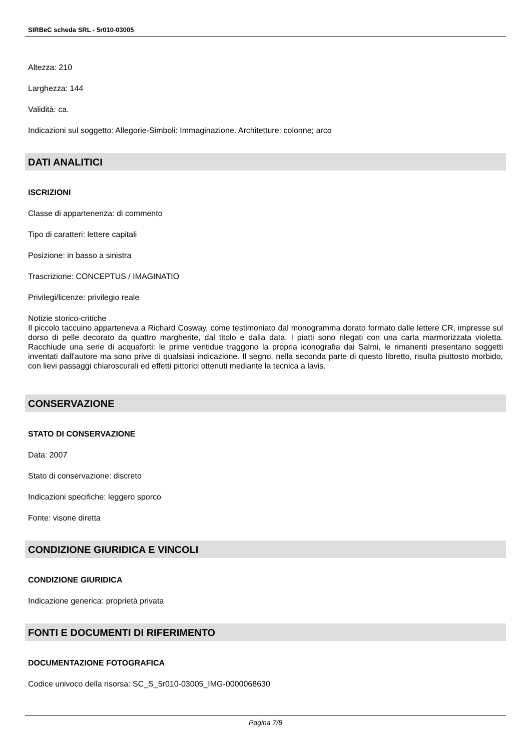SIRBeC scheda SRL - 5r010-03005
Altezza: 210
Larghezza: 144
Validità: ca.
Indicazioni sul soggetto: Allegorie-Simboli: Immaginazione. Architetture: colonne; arco
DATI ANALITICI
ISCRIZIONI
Classe di appartenenza: di commento
Tipo di caratteri: lettere capitali
Posizione: in basso a sinistra
Trascrizione: CONCEPTUS / IMAGINATIO
Privilegi/licenze: privilegio reale
Notizie storico-critiche
Il piccolo taccuino apparteneva a Richard Cosway, come testimoniato dal monogramma dorato formato dalle lettere CR, impresse sul dorso di pelle decorato da quattro margherite, dal titolo e dalla data. I piatti sono rilegati con una carta marmorizzata violetta. Racchiude una serie di acquaforti: le prime ventidue traggono la propria iconografia dai Salmi, le rimanenti presentano soggetti inventati dall'autore ma sono prive di qualsiasi indicazione. Il segno, nella seconda parte di questo libretto, risulta piuttosto morbido, con lievi passaggi chiaroscurali ed effetti pittorici ottenuti mediante la tecnica a lavis.
CONSERVAZIONE
STATO DI CONSERVAZIONE
Data: 2007
Stato di conservazione: discreto
Indicazioni specifiche: leggero sporco
Fonte: visone diretta
CONDIZIONE GIURIDICA E VINCOLI
CONDIZIONE GIURIDICA
Indicazione generica: proprietà privata
FONTI E DOCUMENTI DI RIFERIMENTO
DOCUMENTAZIONE FOTOGRAFICA
Codice univoco della risorsa: SC_S_5r010-03005_IMG-0000068630
Pagina 7/8